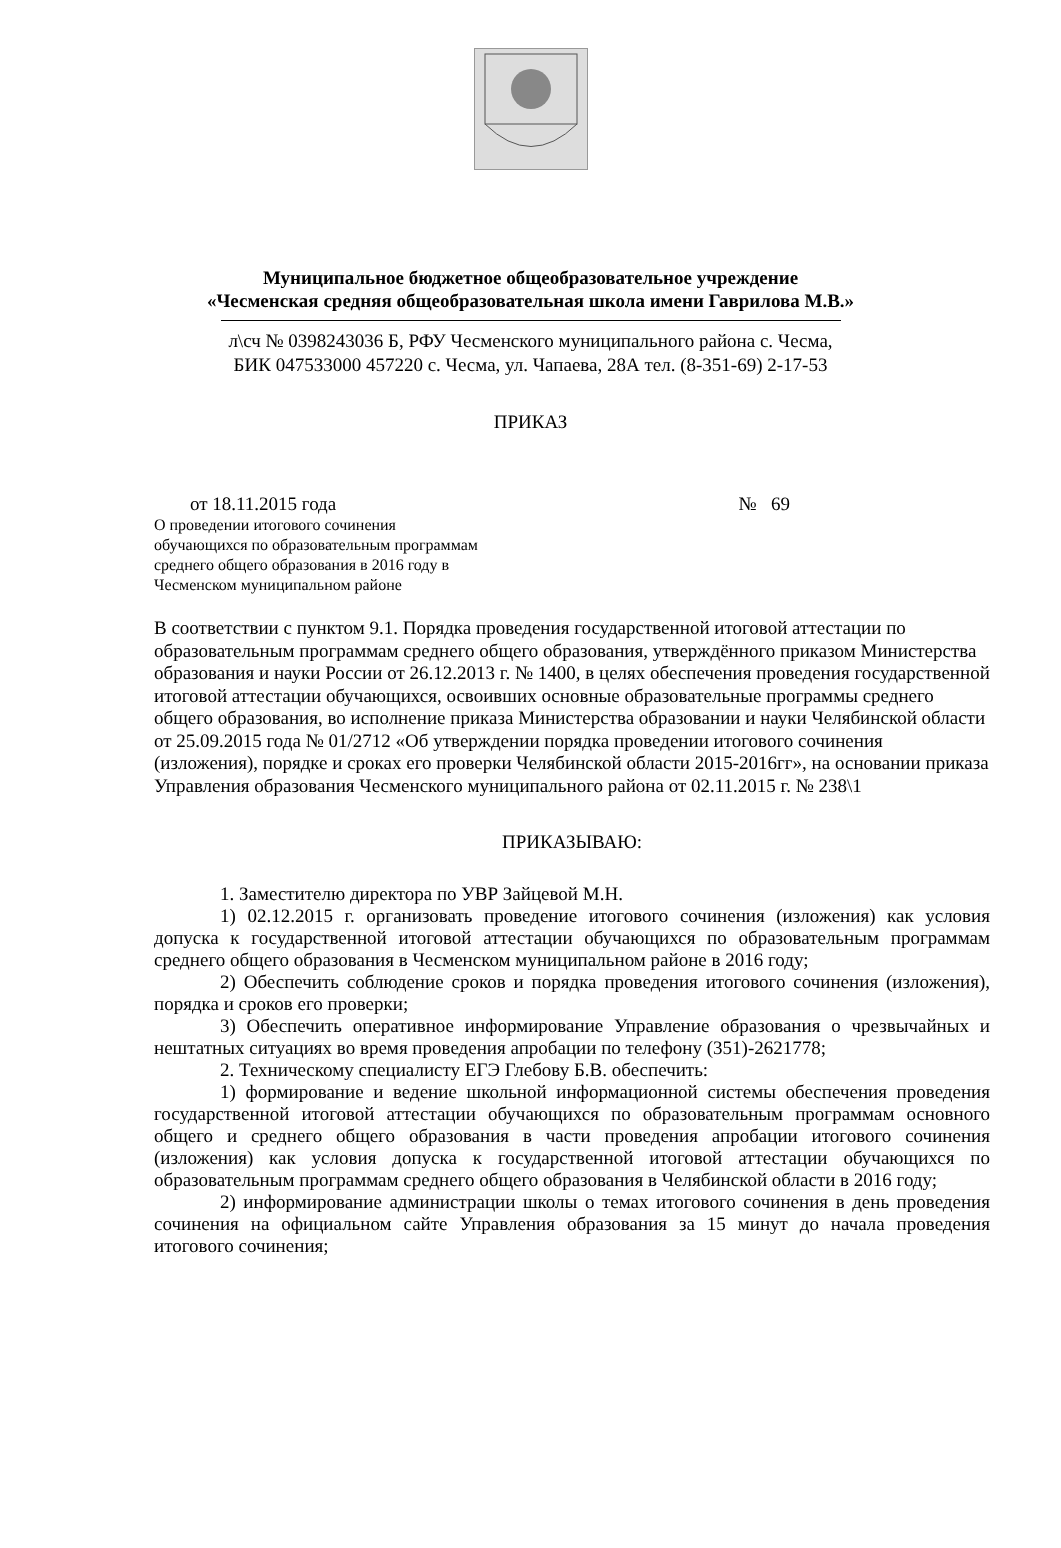Муниципальное бюджетное общеобразовательное учреждение
«Чесменская средняя общеобразовательная школа имени Гаврилова М.В.»
л\сч № 0398243036 Б, РФУ Чесменского муниципального района с. Чесма,
БИК 047533000 457220 с. Чесма, ул. Чапаева, 28А тел. (8-351-69) 2-17-53
ПРИКАЗ
от 18.11.2015 года № 69
О проведении итогового сочинения
обучающихся по образовательным программам
среднего общего образования в 2016 году в
Чесменском муниципальном районе
В соответствии с пунктом 9.1. Порядка проведения государственной итоговой аттестации по образовательным программам среднего общего образования, утверждённого приказом Министерства образования и науки России от 26.12.2013 г. № 1400, в целях обеспечения проведения государственной итоговой аттестации обучающихся, освоивших основные образовательные программы среднего общего образования, во исполнение приказа Министерства образовании и науки Челябинской области от 25.09.2015 года № 01/2712 «Об утверждении порядка проведении итогового сочинения (изложения), порядке и сроках его проверки Челябинской области 2015-2016гг», на основании приказа Управления образования Чесменского муниципального района от 02.11.2015 г. № 238\1
ПРИКАЗЫВАЮ:
1. Заместителю директора по УВР Зайцевой М.Н.
1) 02.12.2015 г. организовать проведение итогового сочинения (изложения) как условия допуска к государственной итоговой аттестации обучающихся по образовательным программам среднего общего образования в Чесменском муниципальном районе в 2016 году;
2) Обеспечить соблюдение сроков и порядка проведения итогового сочинения (изложения), порядка и сроков его проверки;
3) Обеспечить оперативное информирование Управление образования о чрезвычайных и нештатных ситуациях во время проведения апробации по телефону (351)-2621778;
2. Техническому специалисту ЕГЭ Глебову Б.В. обеспечить:
1) формирование и ведение школьной информационной системы обеспечения проведения государственной итоговой аттестации обучающихся по образовательным программам основного общего и среднего общего образования в части проведения апробации итогового сочинения (изложения) как условия допуска к государственной итоговой аттестации обучающихся по образовательным программам среднего общего образования в Челябинской области в 2016 году;
2) информирование администрации школы о темах итогового сочинения в день проведения сочинения на официальном сайте Управления образования за 15 минут до начала проведения итогового сочинения;